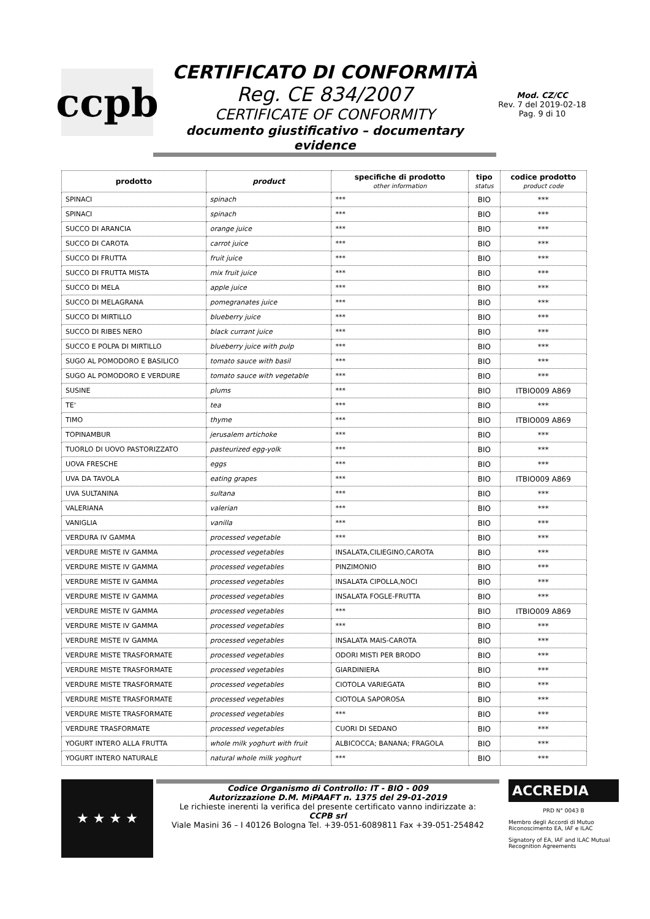ccpb
CERTIFICATO DI CONFORMITÀ
Reg. CE 834/2007
CERTIFICATE OF CONFORMITY
documento giustificativo – documentary evidence
Mod. CZ/CC
Rev. 7 del 2019-02-18
Pag. 9 di 10
| prodotto | product | specifiche di prodotto other information | tipo status | codice prodotto product code |
| --- | --- | --- | --- | --- |
| SPINACI | spinach | *** | BIO | *** |
| SPINACI | spinach | *** | BIO | *** |
| SUCCO DI ARANCIA | orange juice | *** | BIO | *** |
| SUCCO DI CAROTA | carrot juice | *** | BIO | *** |
| SUCCO DI FRUTTA | fruit juice | *** | BIO | *** |
| SUCCO DI FRUTTA MISTA | mix fruit juice | *** | BIO | *** |
| SUCCO DI MELA | apple juice | *** | BIO | *** |
| SUCCO DI MELAGRANA | pomegranates juice | *** | BIO | *** |
| SUCCO DI MIRTILLO | blueberry juice | *** | BIO | *** |
| SUCCO DI RIBES NERO | black currant juice | *** | BIO | *** |
| SUCCO E POLPA DI MIRTILLO | blueberry juice with pulp | *** | BIO | *** |
| SUGO AL POMODORO E BASILICO | tomato sauce with basil | *** | BIO | *** |
| SUGO AL POMODORO E VERDURE | tomato sauce with vegetable | *** | BIO | *** |
| SUSINE | plums | *** | BIO | ITBIO009 A869 |
| TE' | tea | *** | BIO | *** |
| TIMO | thyme | *** | BIO | ITBIO009 A869 |
| TOPINAMBUR | jerusalem artichoke | *** | BIO | *** |
| TUORLO DI UOVO PASTORIZZATO | pasteurized egg-yolk | *** | BIO | *** |
| UOVA FRESCHE | eggs | *** | BIO | *** |
| UVA DA TAVOLA | eating grapes | *** | BIO | ITBIO009 A869 |
| UVA SULTANINA | sultana | *** | BIO | *** |
| VALERIANA | valerian | *** | BIO | *** |
| VANIGLIA | vanilla | *** | BIO | *** |
| VERDURA IV GAMMA | processed vegetable | *** | BIO | *** |
| VERDURE MISTE IV GAMMA | processed vegetables | INSALATA,CILIEGINO,CAROTA | BIO | *** |
| VERDURE MISTE IV GAMMA | processed vegetables | PINZIMONIO | BIO | *** |
| VERDURE MISTE IV GAMMA | processed vegetables | INSALATA CIPOLLA,NOCI | BIO | *** |
| VERDURE MISTE IV GAMMA | processed vegetables | INSALATA FOGLE-FRUTTA | BIO | *** |
| VERDURE MISTE IV GAMMA | processed vegetables | *** | BIO | ITBIO009 A869 |
| VERDURE MISTE IV GAMMA | processed vegetables | *** | BIO | *** |
| VERDURE MISTE IV GAMMA | processed vegetables | INSALATA MAIS-CAROTA | BIO | *** |
| VERDURE MISTE TRASFORMATE | processed vegetables | ODORI MISTI PER BRODO | BIO | *** |
| VERDURE MISTE TRASFORMATE | processed vegetables | GIARDINIERA | BIO | *** |
| VERDURE MISTE TRASFORMATE | processed vegetables | CIOTOLA VARIEGATA | BIO | *** |
| VERDURE MISTE TRASFORMATE | processed vegetables | CIOTOLA SAPOROSA | BIO | *** |
| VERDURE MISTE TRASFORMATE | processed vegetables | *** | BIO | *** |
| VERDURE TRASFORMATE | processed vegetables | CUORI DI SEDANO | BIO | *** |
| YOGURT INTERO ALLA FRUTTA | whole milk yoghurt with fruit | ALBICOCCA; BANANA; FRAGOLA | BIO | *** |
| YOGURT INTERO NATURALE | natural whole milk yoghurt | *** | BIO | *** |
★ ★ ★ ★
Codice Organismo di Controllo: IT - BIO - 009
Autorizzazione D.M. MiPAAFT n. 1375 del 29-01-2019
Le richieste inerenti la verifica del presente certificato vanno indirizzate a:
CCPB srl
Viale Masini 36 – I 40126 Bologna Tel. +39-051-6089811 Fax +39-051-254842
ACCREDIA
PRD N° 0043 B
Membro degli Accordi di Mutuo Riconoscimento EA, IAF e ILAC
Signatory of EA, IAF and ILAC Mutual Recognition Agreements